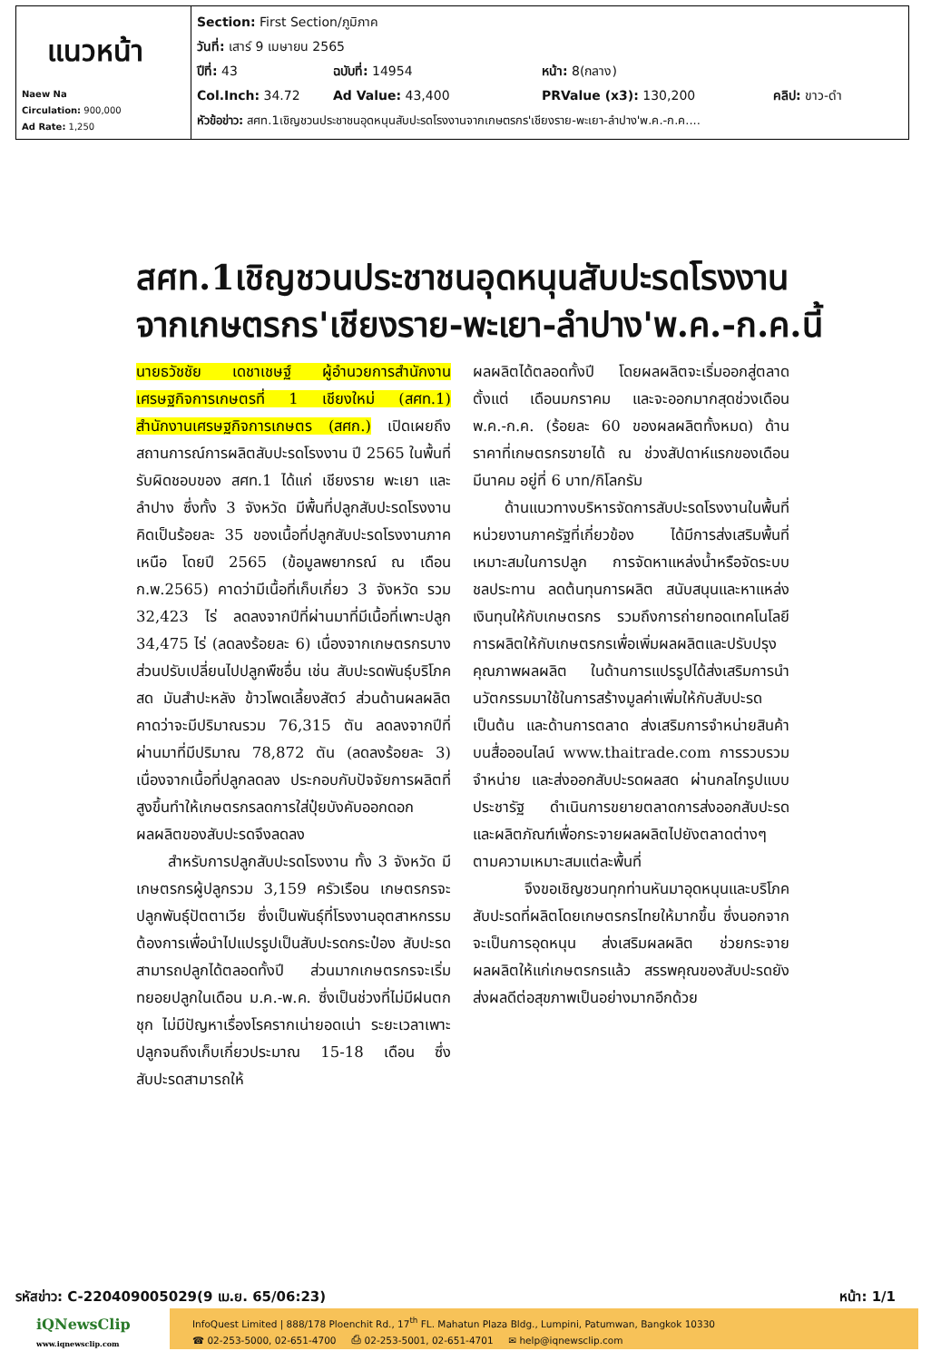| แนวหน้า Naew Na Circulation: 900,000 Ad Rate: 1,250 | Section: First Section/ภูมิภาค วันที่: เสาร์ 9 เมษายน 2565 ปีที่: 43 ฉบับที่: 14954 หน้า: 8(กลาง) Col.Inch: 34.72 Ad Value: 43,400 PRValue (x3): 130,200 คลิป: ขาว-ดำ หัวข้อข่าว: สศท.1เชิญชวนประชาชนอุดหนุนสับปะรดโรงงานจากเกษตรกร'เชียงราย-พะเยา-ลำปาง'พ.ค.-ก.ค.... |
สศท.1เชิญชวนประชาชนอุดหนุนสับปะรดโรงงาน
จากเกษตรกร'เชียงราย-พะเยา-ลำปาง'พ.ค.-ก.ค.นี้
นายธวัชชัย เดชาเชษฐ์ ผู้อำนวยการสำนักงานเศรษฐกิจการเกษตรที่ 1 เชียงใหม่ (สศท.1) สำนักงานเศรษฐกิจการเกษตร (สศก.) เปิดเผยถึงสถานการณ์การผลิตสับปะรดโรงงาน ปี 2565 ในพื้นที่รับผิดชอบของ สศท.1 ได้แก่ เชียงราย พะเยา และลำปาง ซึ่งทั้ง 3 จังหวัด มีพื้นที่ปลูกสับปะรดโรงงานคิดเป็นร้อยละ 35 ของเนื้อที่ปลูกสับปะรดโรงงานภาคเหนือ โดยปี 2565 (ข้อมูลพยากรณ์ ณ เดือน ก.พ.2565) คาดว่ามีเนื้อที่เก็บเกี่ยว 3 จังหวัด รวม 32,423 ไร่ ลดลงจากปีที่ผ่านมาที่มีเนื้อที่เพาะปลูก 34,475 ไร่ (ลดลงร้อยละ 6) เนื่องจากเกษตรกรบางส่วนปรับเปลี่ยนไปปลูกพืชอื่น เช่น สับปะรดพันธุ์บริโภคสด มันสำปะหลัง ข้าวโพดเลี้ยงสัตว์ ส่วนด้านผลผลิตคาดว่าจะมีปริมาณรวม 76,315 ตัน ลดลงจากปีที่ผ่านมาที่มีปริมาณ 78,872 ตัน (ลดลงร้อยละ 3) เนื่องจากเนื้อที่ปลูกลดลง ประกอบกับปัจจัยการผลิตที่สูงขึ้นทำให้เกษตรกรลดการใส่ปุ๋ยบังคับออกดอก ผลผลิตของสับปะรดจึงลดลง
สำหรับการปลูกสับปะรดโรงงาน ทั้ง 3 จังหวัด มีเกษตรกรผู้ปลูกรวม 3,159 ครัวเรือน เกษตรกรจะปลูกพันธุ์ปัตตาเวีย ซึ่งเป็นพันธุ์ที่โรงงานอุตสาหกรรมต้องการเพื่อนำไปแปรรูปเป็นสับปะรดกระป๋อง สับปะรดสามารถปลูกได้ตลอดทั้งปี ส่วนมากเกษตรกรจะเริ่มทยอยปลูกในเดือน ม.ค.-พ.ค. ซึ่งเป็นช่วงที่ไม่มีฝนตกชุก ไม่มีปัญหาเรื่องโรครากเน่ายอดเน่า ระยะเวลาเพาะปลูกจนถึงเก็บเกี่ยวประมาณ 15-18 เดือน ซึ่งสับปะรดสามารถให้
ผลผลิตได้ตลอดทั้งปี โดยผลผลิตจะเริ่มออกสู่ตลาดตั้งแต่ เดือนมกราคม และจะออกมากสุดช่วงเดือน พ.ค.-ก.ค. (ร้อยละ 60 ของผลผลิตทั้งหมด) ด้านราคาที่เกษตรกรขายได้ ณ ช่วงสัปดาห์แรกของเดือนมีนาคม อยู่ที่ 6 บาท/กิโลกรัม
ด้านแนวทางบริหารจัดการสับปะรดโรงงานในพื้นที่ หน่วยงานภาครัฐที่เกี่ยวข้อง ได้มีการส่งเสริมพื้นที่เหมาะสมในการปลูก การจัดหาแหล่งน้ำหรือจัดระบบชลประทาน ลดต้นทุนการผลิต สนับสนุนและหาแหล่งเงินทุนให้กับเกษตรกร รวมถึงการถ่ายทอดเทคโนโลยีการผลิตให้กับเกษตรกรเพื่อเพิ่มผลผลิตและปรับปรุงคุณภาพผลผลิต ในด้านการแปรรูปได้ส่งเสริมการนำนวัตกรรมมาใช้ในการสร้างมูลค่าเพิ่มให้กับสับปะรด เป็นต้น และด้านการตลาด ส่งเสริมการจำหน่ายสินค้าบนสื่อออนไลน์ www.thaitrade.com การรวบรวม จำหน่าย และส่งออกสับปะรดผลสด ผ่านกลไกรูปแบบประชารัฐ ดำเนินการขยายตลาดการส่งออกสับปะรดและผลิตภัณฑ์เพื่อกระจายผลผลิตไปยังตลาดต่างๆ ตามความเหมาะสมแต่ละพื้นที่
จึงขอเชิญชวนทุกท่านหันมาอุดหนุนและบริโภคสับปะรดที่ผลิตโดยเกษตรกรไทยให้มากขึ้น ซึ่งนอกจากจะเป็นการอุดหนุน ส่งเสริมผลผลิต ช่วยกระจายผลผลิตให้แก่เกษตรกรแล้ว สรรพคุณของสับปะรดยังส่งผลดีต่อสุขภาพเป็นอย่างมากอีกด้วย
รหัสข่าว: C-220409005029(9 เม.ย. 65/06:23) หน้า: 1/1
iQNewsClip
www.iqnewsclip.com
InfoQuest Limited | 888/178 Ploenchit Rd., 17<sup>th</sup> FL. Mahatun Plaza Bldg., Lumpini, Patumwan, Bangkok 10330
☎ 02-253-5000, 02-651-4700 ⎙ 02-253-5001, 02-651-4701 ✉ help@iqnewsclip.com